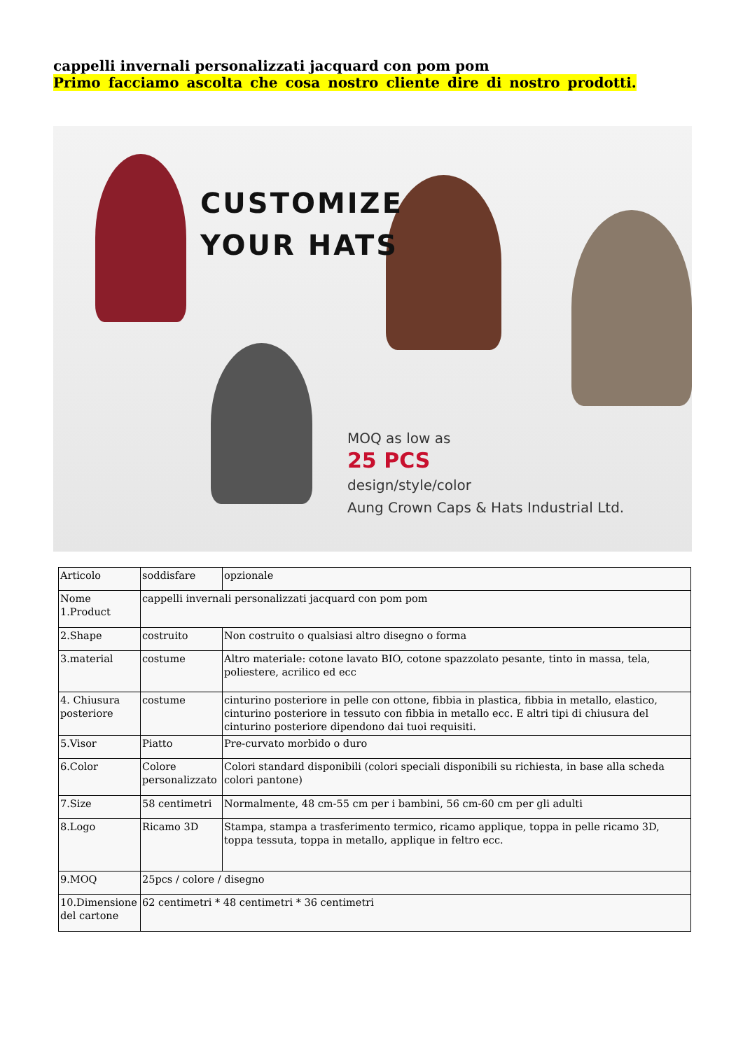cappelli invernali personalizzati jacquard con pom pom
Primo facciamo ascolta che cosa nostro cliente dire di nostro prodotti.
CUSTOMIZE
YOUR HATS
MOQ as low as
25 PCS
design/style/color
Aung Crown Caps & Hats Industrial Ltd.
| Articolo | soddisfare | opzionale |
| Nome 1.Product | cappelli invernali personalizzati jacquard con pom pom | |
| 2.Shape | costruito | Non costruito o qualsiasi altro disegno o forma |
| 3.material | costume | Altro materiale: cotone lavato BIO, cotone spazzolato pesante, tinto in massa, tela, poliestere, acrilico ed ecc |
| 4. Chiusura posteriore | costume | cinturino posteriore in pelle con ottone, fibbia in plastica, fibbia in metallo, elastico, cinturino posteriore in tessuto con fibbia in metallo ecc. E altri tipi di chiusura del cinturino posteriore dipendono dai tuoi requisiti. |
| 5.Visor | Piatto | Pre-curvato morbido o duro |
| 6.Color | Colore personalizzato | Colori standard disponibili (colori speciali disponibili su richiesta, in base alla scheda colori pantone) |
| 7.Size | 58 centimetri | Normalmente, 48 cm-55 cm per i bambini, 56 cm-60 cm per gli adulti |
| 8.Logo | Ricamo 3D | Stampa, stampa a trasferimento termico, ricamo applique, toppa in pelle ricamo 3D, toppa tessuta, toppa in metallo, applique in feltro ecc. |
| 9.MOQ | 25pcs / colore / disegno | |
| 10.Dimensione del cartone | 62 centimetri * 48 centimetri * 36 centimetri | |